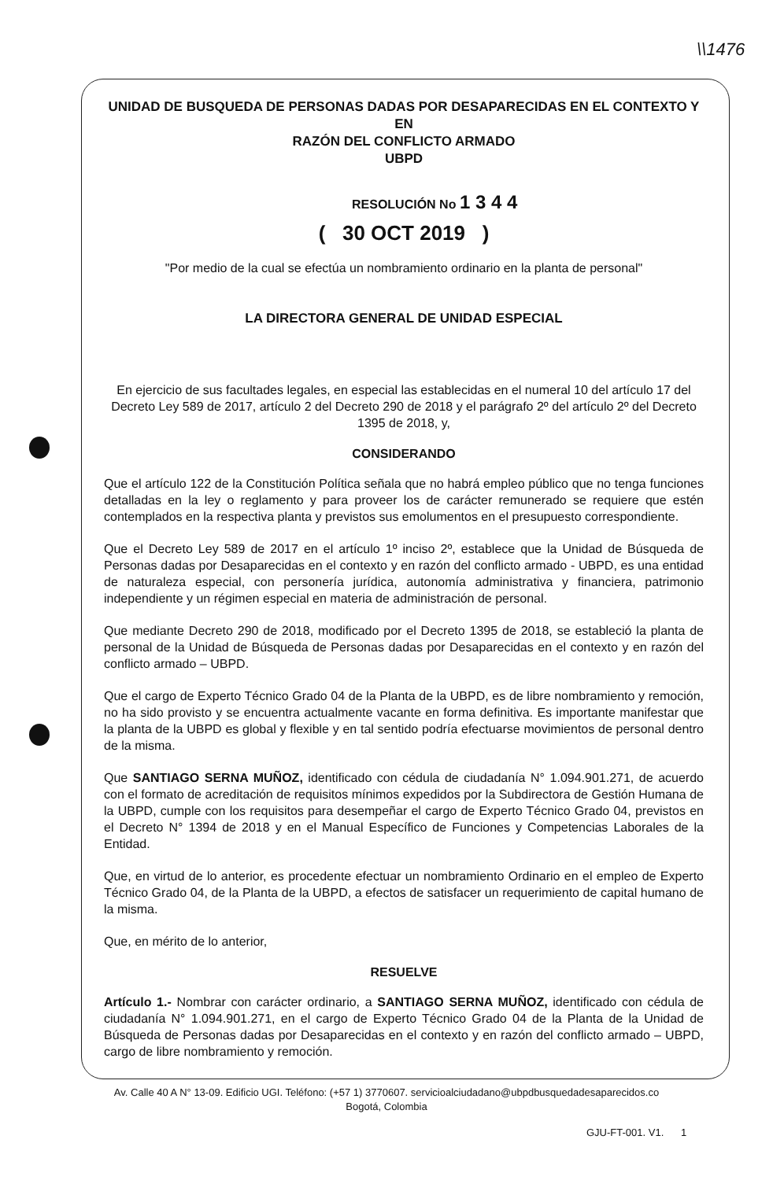\\1476
UNIDAD DE BUSQUEDA DE PERSONAS DADAS POR DESAPARECIDAS EN EL CONTEXTO Y EN
RAZÓN DEL CONFLICTO ARMADO
UBPD
RESOLUCIÓN No 1 3 4 4
( 30 OCT 2019 )
"Por medio de la cual se efectúa un nombramiento ordinario en la planta de personal"
LA DIRECTORA GENERAL DE UNIDAD ESPECIAL
En ejercicio de sus facultades legales, en especial las establecidas en el numeral 10 del artículo 17 del Decreto Ley 589 de 2017, artículo 2 del Decreto 290 de 2018 y el parágrafo 2º del artículo 2º del Decreto 1395 de 2018, y,
CONSIDERANDO
Que el artículo 122 de la Constitución Política señala que no habrá empleo público que no tenga funciones detalladas en la ley o reglamento y para proveer los de carácter remunerado se requiere que estén contemplados en la respectiva planta y previstos sus emolumentos en el presupuesto correspondiente.
Que el Decreto Ley 589 de 2017 en el artículo 1º inciso 2º, establece que la Unidad de Búsqueda de Personas dadas por Desaparecidas en el contexto y en razón del conflicto armado - UBPD, es una entidad de naturaleza especial, con personería jurídica, autonomía administrativa y financiera, patrimonio independiente y un régimen especial en materia de administración de personal.
Que mediante Decreto 290 de 2018, modificado por el Decreto 1395 de 2018, se estableció la planta de personal de la Unidad de Búsqueda de Personas dadas por Desaparecidas en el contexto y en razón del conflicto armado – UBPD.
Que el cargo de Experto Técnico Grado 04 de la Planta de la UBPD, es de libre nombramiento y remoción, no ha sido provisto y se encuentra actualmente vacante en forma definitiva. Es importante manifestar que la planta de la UBPD es global y flexible y en tal sentido podría efectuarse movimientos de personal dentro de la misma.
Que SANTIAGO SERNA MUÑOZ, identificado con cédula de ciudadanía N° 1.094.901.271, de acuerdo con el formato de acreditación de requisitos mínimos expedidos por la Subdirectora de Gestión Humana de la UBPD, cumple con los requisitos para desempeñar el cargo de Experto Técnico Grado 04, previstos en el Decreto N° 1394 de 2018 y en el Manual Específico de Funciones y Competencias Laborales de la Entidad.
Que, en virtud de lo anterior, es procedente efectuar un nombramiento Ordinario en el empleo de Experto Técnico Grado 04, de la Planta de la UBPD, a efectos de satisfacer un requerimiento de capital humano de la misma.
Que, en mérito de lo anterior,
RESUELVE
Artículo 1.- Nombrar con carácter ordinario, a SANTIAGO SERNA MUÑOZ, identificado con cédula de ciudadanía N° 1.094.901.271, en el cargo de Experto Técnico Grado 04 de la Planta de la Unidad de Búsqueda de Personas dadas por Desaparecidas en el contexto y en razón del conflicto armado – UBPD, cargo de libre nombramiento y remoción.
Av. Calle 40 A N° 13-09. Edificio UGI. Teléfono: (+57 1) 3770607. servicioalciudadano@ubpdbusquedadesaparecidos.co
Bogotá, Colombia
GJU-FT-001. V1. 1